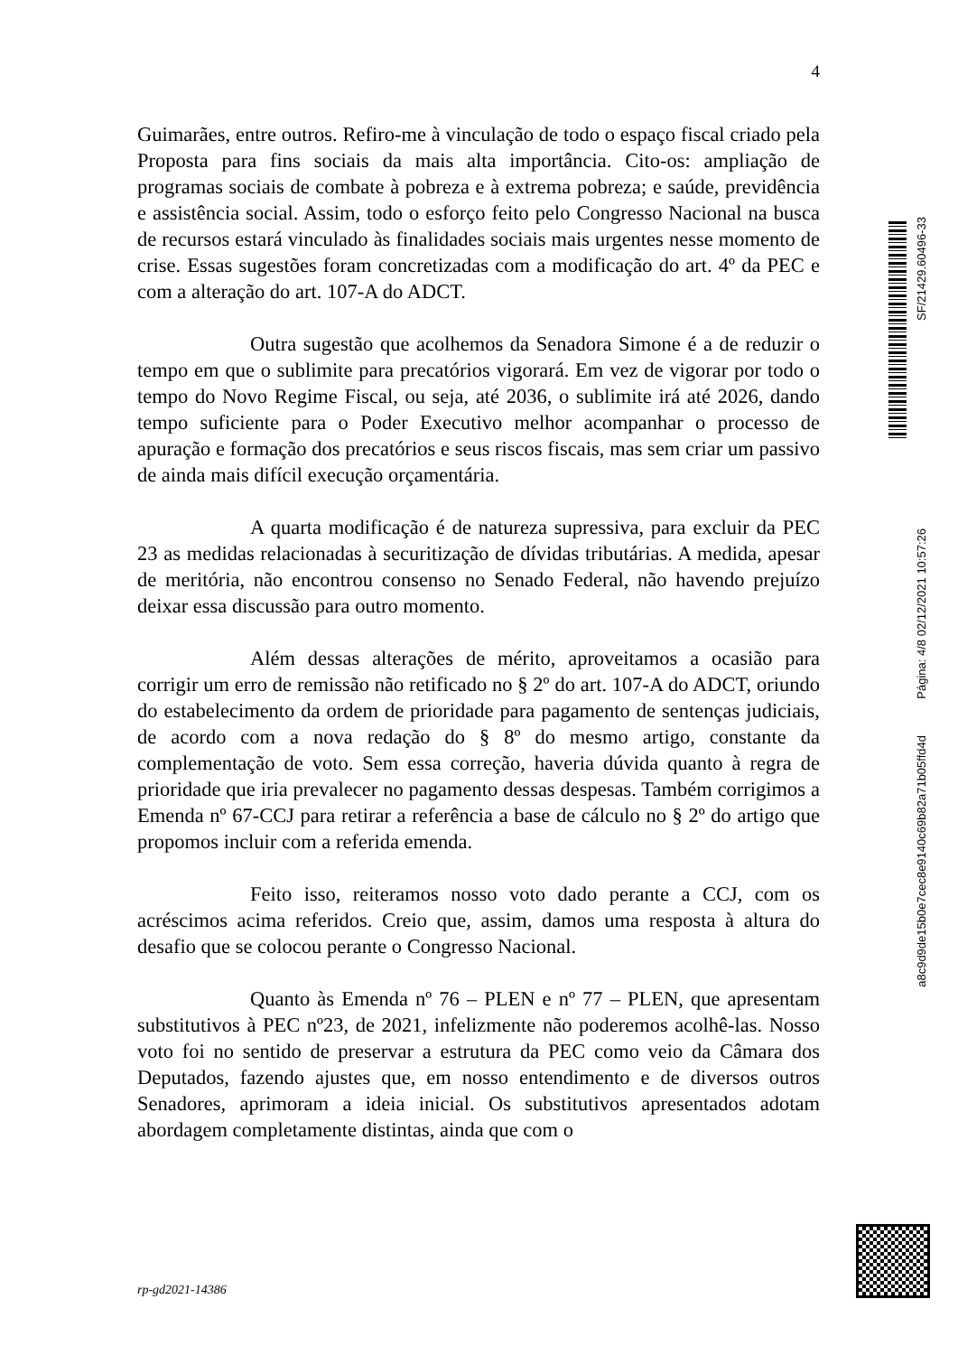4
Guimarães, entre outros. Refiro-me à vinculação de todo o espaço fiscal criado pela Proposta para fins sociais da mais alta importância. Cito-os: ampliação de programas sociais de combate à pobreza e à extrema pobreza; e saúde, previdência e assistência social. Assim, todo o esforço feito pelo Congresso Nacional na busca de recursos estará vinculado às finalidades sociais mais urgentes nesse momento de crise. Essas sugestões foram concretizadas com a modificação do art. 4º da PEC e com a alteração do art. 107-A do ADCT.
Outra sugestão que acolhemos da Senadora Simone é a de reduzir o tempo em que o sublimite para precatórios vigorará. Em vez de vigorar por todo o tempo do Novo Regime Fiscal, ou seja, até 2036, o sublimite irá até 2026, dando tempo suficiente para o Poder Executivo melhor acompanhar o processo de apuração e formação dos precatórios e seus riscos fiscais, mas sem criar um passivo de ainda mais difícil execução orçamentária.
A quarta modificação é de natureza supressiva, para excluir da PEC 23 as medidas relacionadas à securitização de dívidas tributárias. A medida, apesar de meritória, não encontrou consenso no Senado Federal, não havendo prejuízo deixar essa discussão para outro momento.
Além dessas alterações de mérito, aproveitamos a ocasião para corrigir um erro de remissão não retificado no § 2º do art. 107-A do ADCT, oriundo do estabelecimento da ordem de prioridade para pagamento de sentenças judiciais, de acordo com a nova redação do § 8º do mesmo artigo, constante da complementação de voto. Sem essa correção, haveria dúvida quanto à regra de prioridade que iria prevalecer no pagamento dessas despesas. Também corrigimos a Emenda nº 67-CCJ para retirar a referência a base de cálculo no § 2º do artigo que propomos incluir com a referida emenda.
Feito isso, reiteramos nosso voto dado perante a CCJ, com os acréscimos acima referidos. Creio que, assim, damos uma resposta à altura do desafio que se colocou perante o Congresso Nacional.
Quanto às Emenda nº 76 – PLEN e nº 77 – PLEN, que apresentam substitutivos à PEC nº23, de 2021, infelizmente não poderemos acolhê-las. Nosso voto foi no sentido de preservar a estrutura da PEC como veio da Câmara dos Deputados, fazendo ajustes que, em nosso entendimento e de diversos outros Senadores, aprimoram a ideia inicial. Os substitutivos apresentados adotam abordagem completamente distintas, ainda que com o
rp-gd2021-14386
SF/21429.60496-33
Página: 4/8 02/12/2021 10:57:26
a8c9d9de15b0e7cec8e9140c69b82a71b05ffd4d